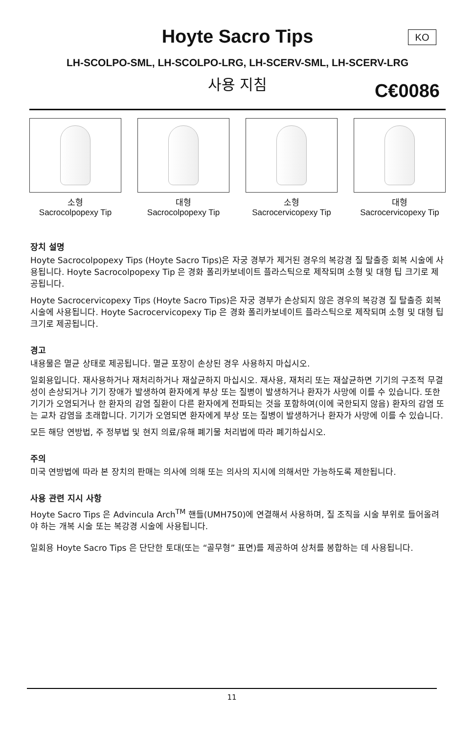KO
Hoyte Sacro Tips
LH-SCOLPO-SML, LH-SCOLPO-LRG, LH-SCERV-SML, LH-SCERV-LRG
사용 지침 C€0086
소형
Sacrocolpopexy Tip
대형
Sacrocolpopexy Tip
소형
Sacrocervicopexy Tip
대형
Sacrocervicopexy Tip
장치 설명
Hoyte Sacrocolpopexy Tips (Hoyte Sacro Tips)은 자궁 경부가 제거된 경우의 복강경 질 탈출증 회복 시술에 사용됩니다. Hoyte Sacrocolpopexy Tip 은 경화 폴리카보네이트 플라스틱으로 제작되며 소형 및 대형 팁 크기로 제공됩니다.
Hoyte Sacrocervicopexy Tips (Hoyte Sacro Tips)은 자궁 경부가 손상되지 않은 경우의 복강경 질 탈출증 회복 시술에 사용됩니다. Hoyte Sacrocervicopexy Tip 은 경화 폴리카보네이트 플라스틱으로 제작되며 소형 및 대형 팁 크기로 제공됩니다.
경고
내용물은 멸균 상태로 제공됩니다. 멸균 포장이 손상된 경우 사용하지 마십시오.
일회용입니다. 재사용하거나 재처리하거나 재살균하지 마십시오. 재사용, 재처리 또는 재살균하면 기기의 구조적 무결성이 손상되거나 기기 장애가 발생하여 환자에게 부상 또는 질병이 발생하거나 환자가 사망에 이를 수 있습니다. 또한 기기가 오염되거나 한 환자의 감염 질환이 다른 환자에게 전파되는 것을 포함하여(이에 국한되지 않음) 환자의 감염 또는 교차 감염을 초래합니다. 기기가 오염되면 환자에게 부상 또는 질병이 발생하거나 환자가 사망에 이를 수 있습니다.
모든 해당 연방법, 주 정부법 및 현지 의료/유해 폐기물 처리법에 따라 폐기하십시오.
주의
미국 연방법에 따라 본 장치의 판매는 의사에 의해 또는 의사의 지시에 의해서만 가능하도록 제한됩니다.
사용 관련 지시 사항
Hoyte Sacro Tips 은 Advincula Arch<sup>TM</sup> 핸들(UMH750)에 연결해서 사용하며, 질 조직을 시술 부위로 들어올려야 하는 개복 시술 또는 복강경 시술에 사용됩니다.
일회용 Hoyte Sacro Tips 은 단단한 토대(또는 “골무형” 표면)를 제공하여 상처를 봉합하는 데 사용됩니다.
11